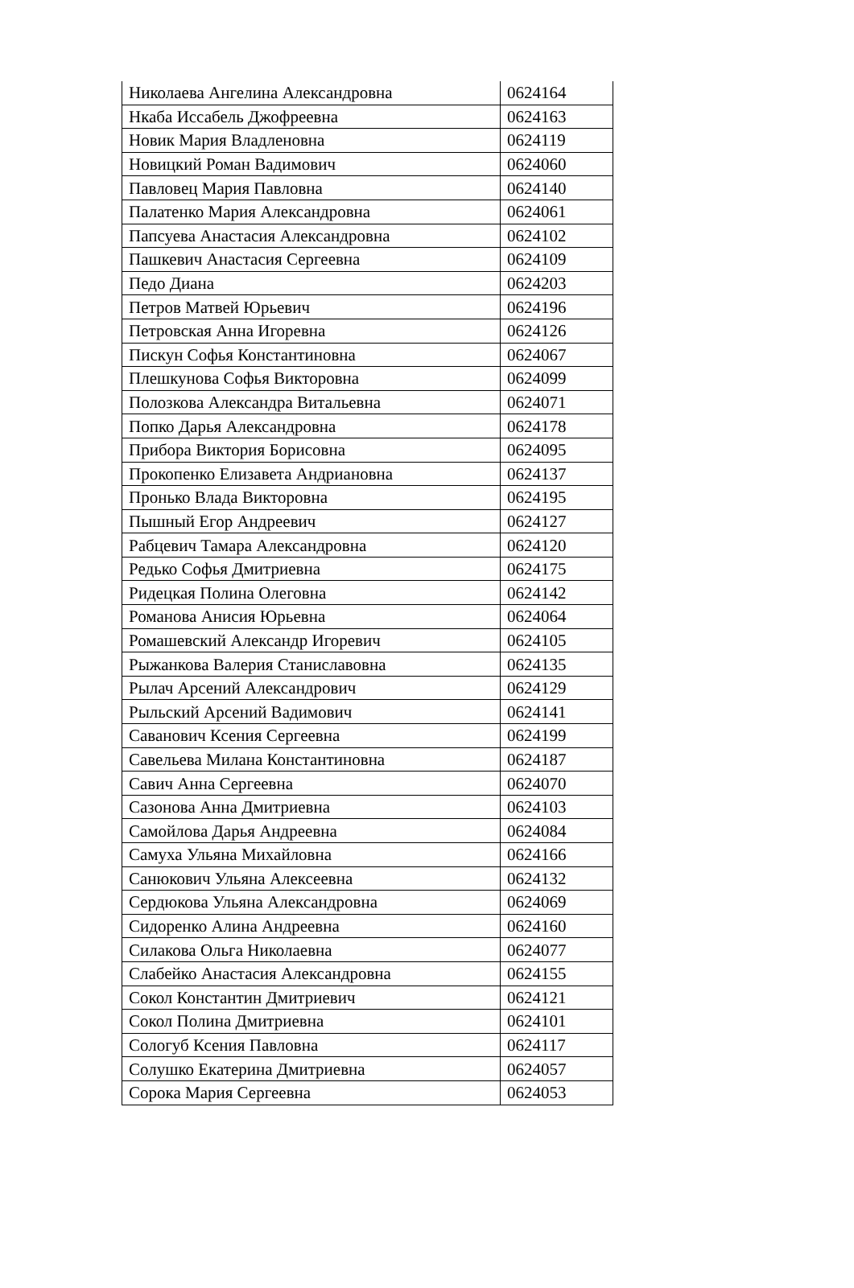| Николаева Ангелина Александровна | 0624164 |
| Нкаба Иссабель Джофреевна | 0624163 |
| Новик Мария Владленовна | 0624119 |
| Новицкий Роман Вадимович | 0624060 |
| Павловец Мария Павловна | 0624140 |
| Палатенко Мария Александровна | 0624061 |
| Папсуева Анастасия Александровна | 0624102 |
| Пашкевич Анастасия Сергеевна | 0624109 |
| Педо Диана | 0624203 |
| Петров Матвей Юрьевич | 0624196 |
| Петровская Анна Игоревна | 0624126 |
| Пискун Софья Константиновна | 0624067 |
| Плешкунова Софья Викторовна | 0624099 |
| Полозкова Александра Витальевна | 0624071 |
| Попко Дарья Александровна | 0624178 |
| Прибора Виктория Борисовна | 0624095 |
| Прокопенко Елизавета Андриановна | 0624137 |
| Пронько Влада Викторовна | 0624195 |
| Пышный Егор Андреевич | 0624127 |
| Рабцевич Тамара Александровна | 0624120 |
| Редько Софья Дмитриевна | 0624175 |
| Ридецкая Полина Олеговна | 0624142 |
| Романова Анисия Юрьевна | 0624064 |
| Ромашевский Александр Игоревич | 0624105 |
| Рыжанкова Валерия Станиславовна | 0624135 |
| Рылач Арсений Александрович | 0624129 |
| Рыльский Арсений Вадимович | 0624141 |
| Саванович Ксения Сергеевна | 0624199 |
| Савельева Милана Константиновна | 0624187 |
| Савич Анна Сергеевна | 0624070 |
| Сазонова Анна Дмитриевна | 0624103 |
| Самойлова Дарья Андреевна | 0624084 |
| Самуха Ульяна Михайловна | 0624166 |
| Санюкович Ульяна Алексеевна | 0624132 |
| Сердюкова Ульяна Александровна | 0624069 |
| Сидоренко Алина Андреевна | 0624160 |
| Силакова Ольга Николаевна | 0624077 |
| Слабейко Анастасия Александровна | 0624155 |
| Сокол Константин Дмитриевич | 0624121 |
| Сокол Полина Дмитриевна | 0624101 |
| Сологуб Ксения Павловна | 0624117 |
| Солушко Екатерина Дмитриевна | 0624057 |
| Сорока Мария Сергеевна | 0624053 |